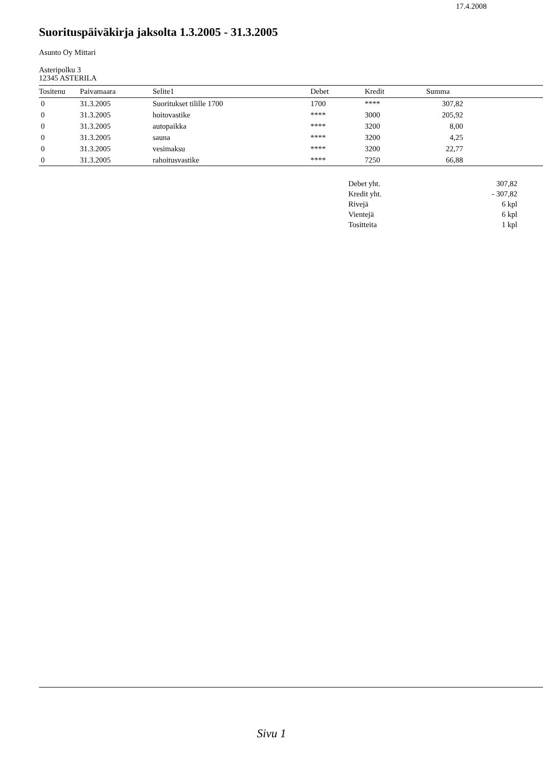17.4.2008
Suorituspäiväkirja jaksolta 1.3.2005 - 31.3.2005
Asunto Oy Mittari
Asteripolku 3
12345 ASTERILA
| Tositenu | Paivamaara | Selite1 | Debet | Kredit | Summa | |
| --- | --- | --- | --- | --- | --- | --- |
| 0 | 31.3.2005 | Suoritukset tilille 1700 | 1700 | **** | 307,82 | |
| 0 | 31.3.2005 | hoitovastike | **** | 3000 | 205,92 | |
| 0 | 31.3.2005 | autopaikka | **** | 3200 | 8,00 | |
| 0 | 31.3.2005 | sauna | **** | 3200 | 4,25 | |
| 0 | 31.3.2005 | vesimaksu | **** | 3200 | 22,77 | |
| 0 | 31.3.2005 | rahoitusvastike | **** | 7250 | 66,88 | |
| Debet yht. | 307,82 |
| Kredit yht. | - 307,82 |
| Rivejä | 6 kpl |
| Vientejä | 6 kpl |
| Tositteita | 1 kpl |
Sivu 1